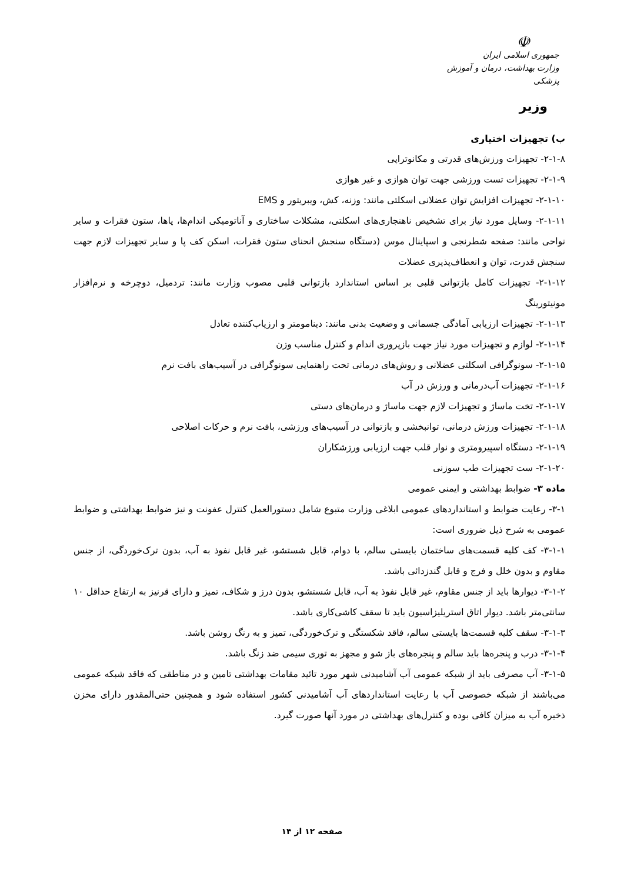☫
جمهوری اسلامی ایران
وزارت بهداشت، درمان و آموزش پزشکی
وزیر
ب) تجهیزات اختیاری
۲-۱-۸- تجهیزات ورزش‌های قدرتی و مکانوتراپی
۲-۱-۹- تجهیزات تست ورزشی جهت توان هوازی و غیر هوازی
۲-۱-۱۰- تجهیزات افزایش توان عضلانی اسکلتی مانند: وزنه، کش، ویبریتور و EMS
۲-۱-۱۱- وسایل مورد نیاز برای تشخیص ناهنجاری‌های اسکلتی، مشکلات ساختاری و آناتومیکی اندام‌ها، پاها، ستون فقرات و سایر نواحی مانند: صفحه شطرنجی و اسپاینال موس (دستگاه سنجش انحنای ستون فقرات، اسکن کف پا و سایر تجهیزات لازم جهت سنجش قدرت، توان و انعطاف‌پذیری عضلات
۲-۱-۱۲- تجهیزات کامل بازتوانی قلبی بر اساس استاندارد بازتوانی قلبی مصوب وزارت مانند: تردمیل، دوچرخه و نرم‌افزار مونیتورینگ
۲-۱-۱۳- تجهیزات ارزیابی آمادگی جسمانی و وضعیت بدنی مانند: دینامومتر و ارزیاب‌کننده تعادل
۲-۱-۱۴- لوازم و تجهیزات مورد نیاز جهت بازپروری اندام و کنترل مناسب وزن
۲-۱-۱۵- سونوگرافی اسکلتی عضلانی و روش‌های درمانی تحت راهنمایی سونوگرافی در آسیب‌های بافت نرم
۲-۱-۱۶- تجهیزات آب‌درمانی و ورزش در آب
۲-۱-۱۷- تخت ماساژ و تجهیزات لازم جهت ماساژ و درمان‌های دستی
۲-۱-۱۸- تجهیزات ورزش درمانی، توانبخشی و بازتوانی در آسیب‌های ورزشی، بافت نرم و حرکات اصلاحی
۲-۱-۱۹- دستگاه اسپیرومتری و نوار قلب جهت ارزیابی ورزشکاران
۲-۱-۲۰- ست تجهیزات طب سوزنی
ماده ۳- ضوابط بهداشتی و ایمنی عمومی
۳-۱- رعایت ضوابط و استانداردهای عمومی ابلاغی وزارت متبوع شامل دستورالعمل کنترل عفونت و نیز ضوابط بهداشتی و ضوابط عمومی به شرح ذیل ضروری است:
۳-۱-۱- کف کلیه قسمت‌های ساختمان بایستی سالم، با دوام، قابل شستشو، غیر قابل نفوذ به آب، بدون ترک‌خوردگی، از جنس مقاوم و بدون خلل و فرج و قابل گندزدائی باشد.
۳-۱-۲- دیوارها باید از جنس مقاوم، غیر قابل نفوذ به آب، قابل شستشو، بدون درز و شکاف، تمیز و دارای قرنیز به ارتفاع حداقل ۱۰ سانتی‌متر باشد. دیوار اتاق استریلیزاسیون باید تا سقف کاشی‌کاری باشد.
۳-۱-۳- سقف کلیه قسمت‌ها بایستی سالم، فاقد شکستگی و ترک‌خوردگی، تمیز و به رنگ روشن باشد.
۳-۱-۴- درب و پنجره‌ها باید سالم و پنجره‌های باز شو و مجهز به توری سیمی ضد زنگ باشد.
۳-۱-۵- آب مصرفی باید از شبکه عمومی آب آشامیدنی شهر مورد تائید مقامات بهداشتی تامین و در مناطقی که فاقد شبکه عمومی می‌باشند از شبکه خصوصی آب با رعایت استانداردهای آب آشامیدنی کشور استفاده شود و همچنین حتی‌المقدور دارای مخزن ذخیره آب به میزان کافی بوده و کنترل‌های بهداشتی در مورد آنها صورت گیرد.
صفحه ۱۲ از ۱۴